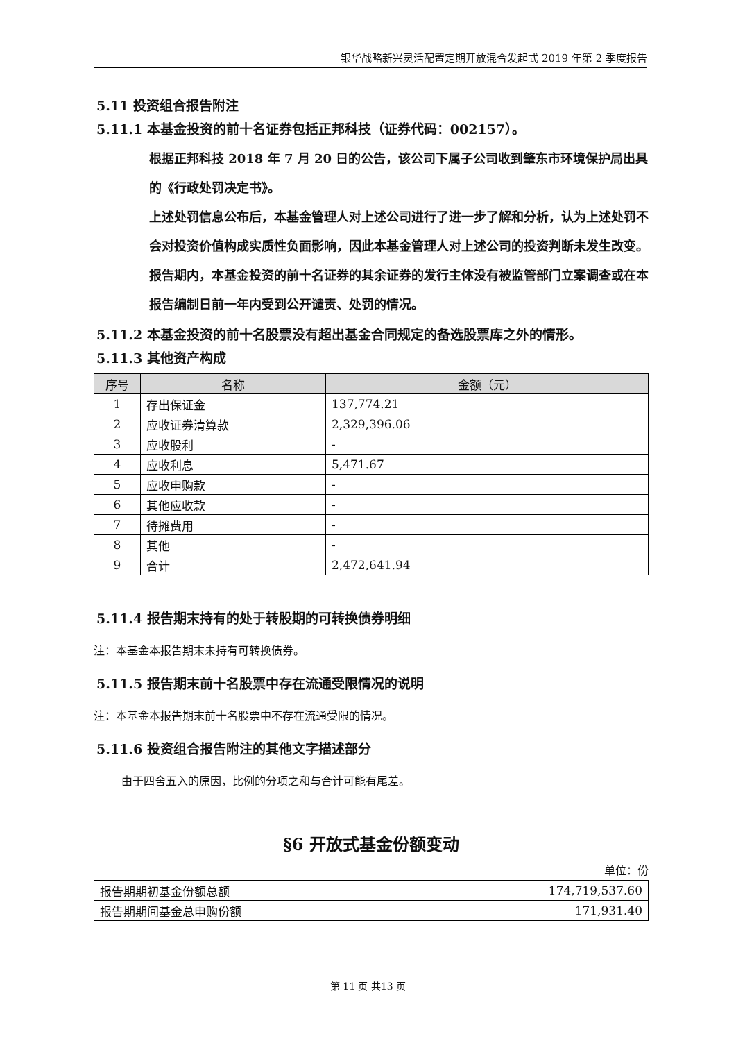银华战略新兴灵活配置定期开放混合发起式 2019 年第 2 季度报告
5.11 投资组合报告附注
5.11.1 本基金投资的前十名证券包括正邦科技（证券代码：002157）。
根据正邦科技 2018 年 7 月 20 日的公告，该公司下属子公司收到肇东市环境保护局出具的《行政处罚决定书》。
上述处罚信息公布后，本基金管理人对上述公司进行了进一步了解和分析，认为上述处罚不会对投资价值构成实质性负面影响，因此本基金管理人对上述公司的投资判断未发生改变。
报告期内，本基金投资的前十名证券的其余证券的发行主体没有被监管部门立案调查或在本报告编制日前一年内受到公开谴责、处罚的情况。
5.11.2 本基金投资的前十名股票没有超出基金合同规定的备选股票库之外的情形。
5.11.3 其他资产构成
| 序号 | 名称 | 金额（元） |
| --- | --- | --- |
| 1 | 存出保证金 | 137,774.21 |
| 2 | 应收证券清算款 | 2,329,396.06 |
| 3 | 应收股利 | - |
| 4 | 应收利息 | 5,471.67 |
| 5 | 应收申购款 | - |
| 6 | 其他应收款 | - |
| 7 | 待摊费用 | - |
| 8 | 其他 | - |
| 9 | 合计 | 2,472,641.94 |
5.11.4 报告期末持有的处于转股期的可转换债券明细
注：本基金本报告期末未持有可转换债券。
5.11.5 报告期末前十名股票中存在流通受限情况的说明
注：本基金本报告期末前十名股票中不存在流通受限的情况。
5.11.6 投资组合报告附注的其他文字描述部分
由于四舍五入的原因，比例的分项之和与合计可能有尾差。
§6 开放式基金份额变动
单位：份
| 报告期期初基金份额总额 | 174,719,537.60 |
| 报告期期间基金总申购份额 | 171,931.40 |
第 11 页 共13 页